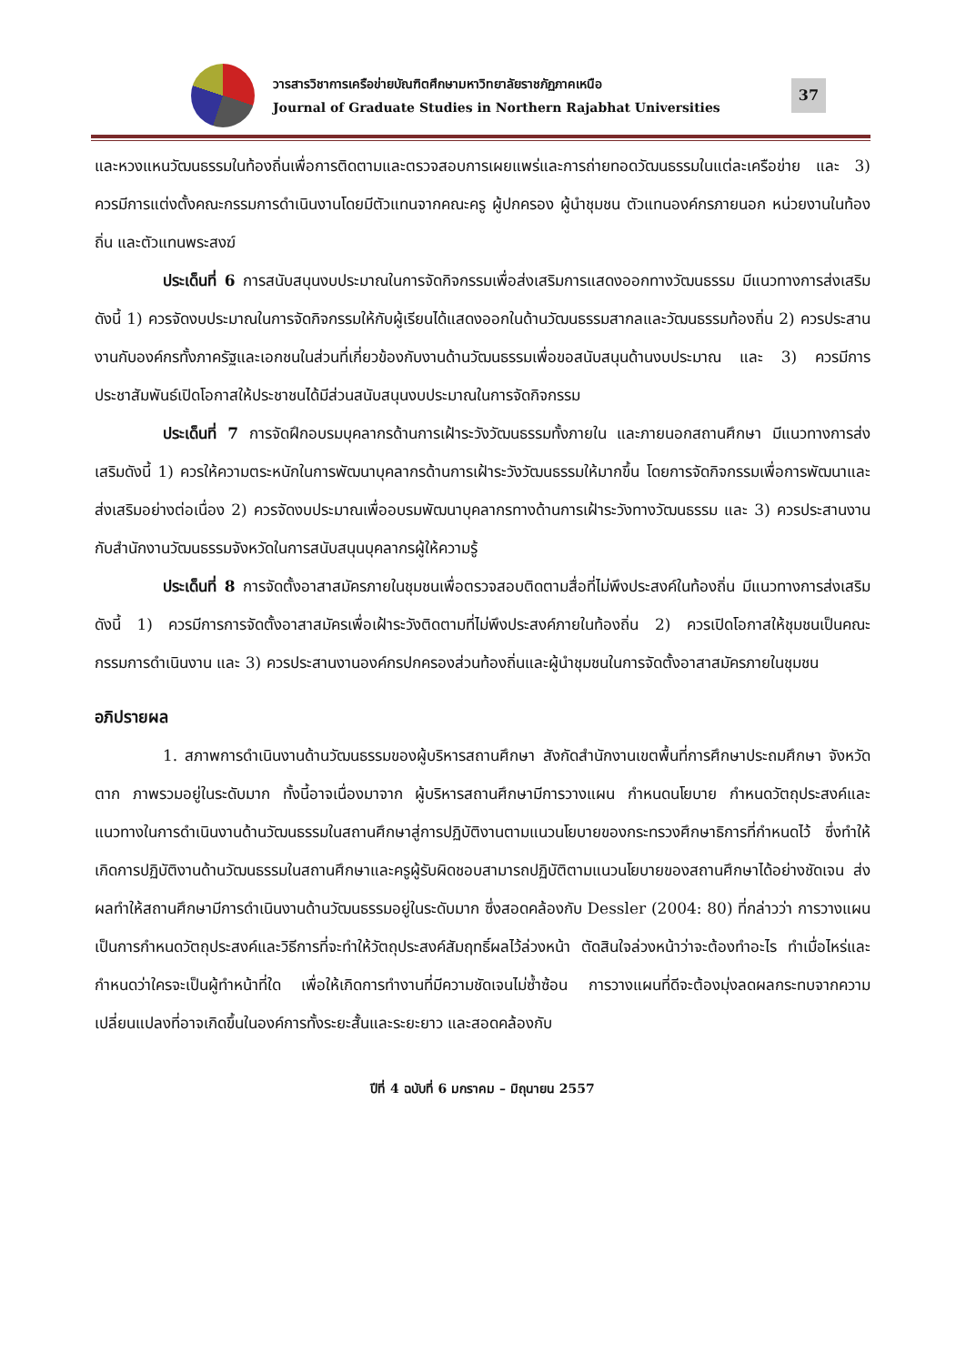วารสารวิชาการเครือข่ายบัณฑิตศึกษามหาวิทยาลัยราชภัฏภาคเหนือ
Journal of Graduate Studies in Northern Rajabhat Universities
37
และหวงแหนวัฒนธรรมในท้องถิ่นเพื่อการติดตามและตรวจสอบการเผยแพร่และการถ่ายทอดวัฒนธรรมในแต่ละเครือข่าย และ 3) ควรมีการแต่งตั้งคณะกรรมการดำเนินงานโดยมีตัวแทนจากคณะครู ผู้ปกครอง ผู้นำชุมชน ตัวแทนองค์กรภายนอก หน่วยงานในท้องถิ่น และตัวแทนพระสงฆ์
ประเด็นที่ 6 การสนับสนุนงบประมาณในการจัดกิจกรรมเพื่อส่งเสริมการแสดงออกทางวัฒนธรรม มีแนวทางการส่งเสริมดังนี้ 1) ควรจัดงบประมาณในการจัดกิจกรรมให้กับผู้เรียนได้แสดงออกในด้านวัฒนธรรมสากลและวัฒนธรรมท้องถิ่น 2) ควรประสานงานกับองค์กรทั้งภาครัฐและเอกชนในส่วนที่เกี่ยวข้องกับงานด้านวัฒนธรรมเพื่อขอสนับสนุนด้านงบประมาณ และ 3) ควรมีการประชาสัมพันธ์เปิดโอกาสให้ประชาชนได้มีส่วนสนับสนุนงบประมาณในการจัดกิจกรรม
ประเด็นที่ 7 การจัดฝึกอบรมบุคลากรด้านการเฝ้าระวังวัฒนธรรมทั้งภายใน และภายนอกสถานศึกษา มีแนวทางการส่งเสริมดังนี้ 1) ควรให้ความตระหนักในการพัฒนาบุคลากรด้านการเฝ้าระวังวัฒนธรรมให้มากขึ้น โดยการจัดกิจกรรมเพื่อการพัฒนาและส่งเสริมอย่างต่อเนื่อง 2) ควรจัดงบประมาณเพื่ออบรมพัฒนาบุคลากรทางด้านการเฝ้าระวังทางวัฒนธรรม และ 3) ควรประสานงานกับสำนักงานวัฒนธรรมจังหวัดในการสนับสนุนบุคลากรผู้ให้ความรู้
ประเด็นที่ 8 การจัดตั้งอาสาสมัครภายในชุมชนเพื่อตรวจสอบติดตามสื่อที่ไม่พึงประสงค์ในท้องถิ่น มีแนวทางการส่งเสริมดังนี้ 1) ควรมีการการจัดตั้งอาสาสมัครเพื่อเฝ้าระวังติดตามที่ไม่พึงประสงค์ภายในท้องถิ่น 2) ควรเปิดโอกาสให้ชุมชนเป็นคณะกรรมการดำเนินงาน และ 3) ควรประสานงานองค์กรปกครองส่วนท้องถิ่นและผู้นำชุมชนในการจัดตั้งอาสาสมัครภายในชุมชน
อภิปรายผล
1. สภาพการดำเนินงานด้านวัฒนธรรมของผู้บริหารสถานศึกษา สังกัดสำนักงานเขตพื้นที่การศึกษาประถมศึกษา จังหวัดตาก ภาพรวมอยู่ในระดับมาก ทั้งนี้อาจเนื่องมาจาก ผู้บริหารสถานศึกษามีการวางแผน กำหนดนโยบาย กำหนดวัตถุประสงค์และแนวทางในการดำเนินงานด้านวัฒนธรรมในสถานศึกษาสู่การปฏิบัติงานตามแนวนโยบายของกระทรวงศึกษาธิการที่กำหนดไว้ ซึ่งทำให้เกิดการปฏิบัติงานด้านวัฒนธรรมในสถานศึกษาและครูผู้รับผิดชอบสามารถปฏิบัติตามแนวนโยบายของสถานศึกษาได้อย่างชัดเจน ส่งผลทำให้สถานศึกษามีการดำเนินงานด้านวัฒนธรรมอยู่ในระดับมาก ซึ่งสอดคล้องกับ Dessler (2004: 80) ที่กล่าวว่า การวางแผนเป็นการกำหนดวัตถุประสงค์และวิธีการที่จะทำให้วัตถุประสงค์สัมฤทธิ์ผลไว้ล่วงหน้า ตัดสินใจล่วงหน้าว่าจะต้องทำอะไร ทำเมื่อไหร่และกำหนดว่าใครจะเป็นผู้ทำหน้าที่ใด เพื่อให้เกิดการทำงานที่มีความชัดเจนไม่ซ้ำซ้อน การวางแผนที่ดีจะต้องมุ่งลดผลกระทบจากความเปลี่ยนแปลงที่อาจเกิดขึ้นในองค์การทั้งระยะสั้นและระยะยาว และสอดคล้องกับ
ปีที่ 4 ฉบับที่ 6 มกราคม – มิถุนายน 2557